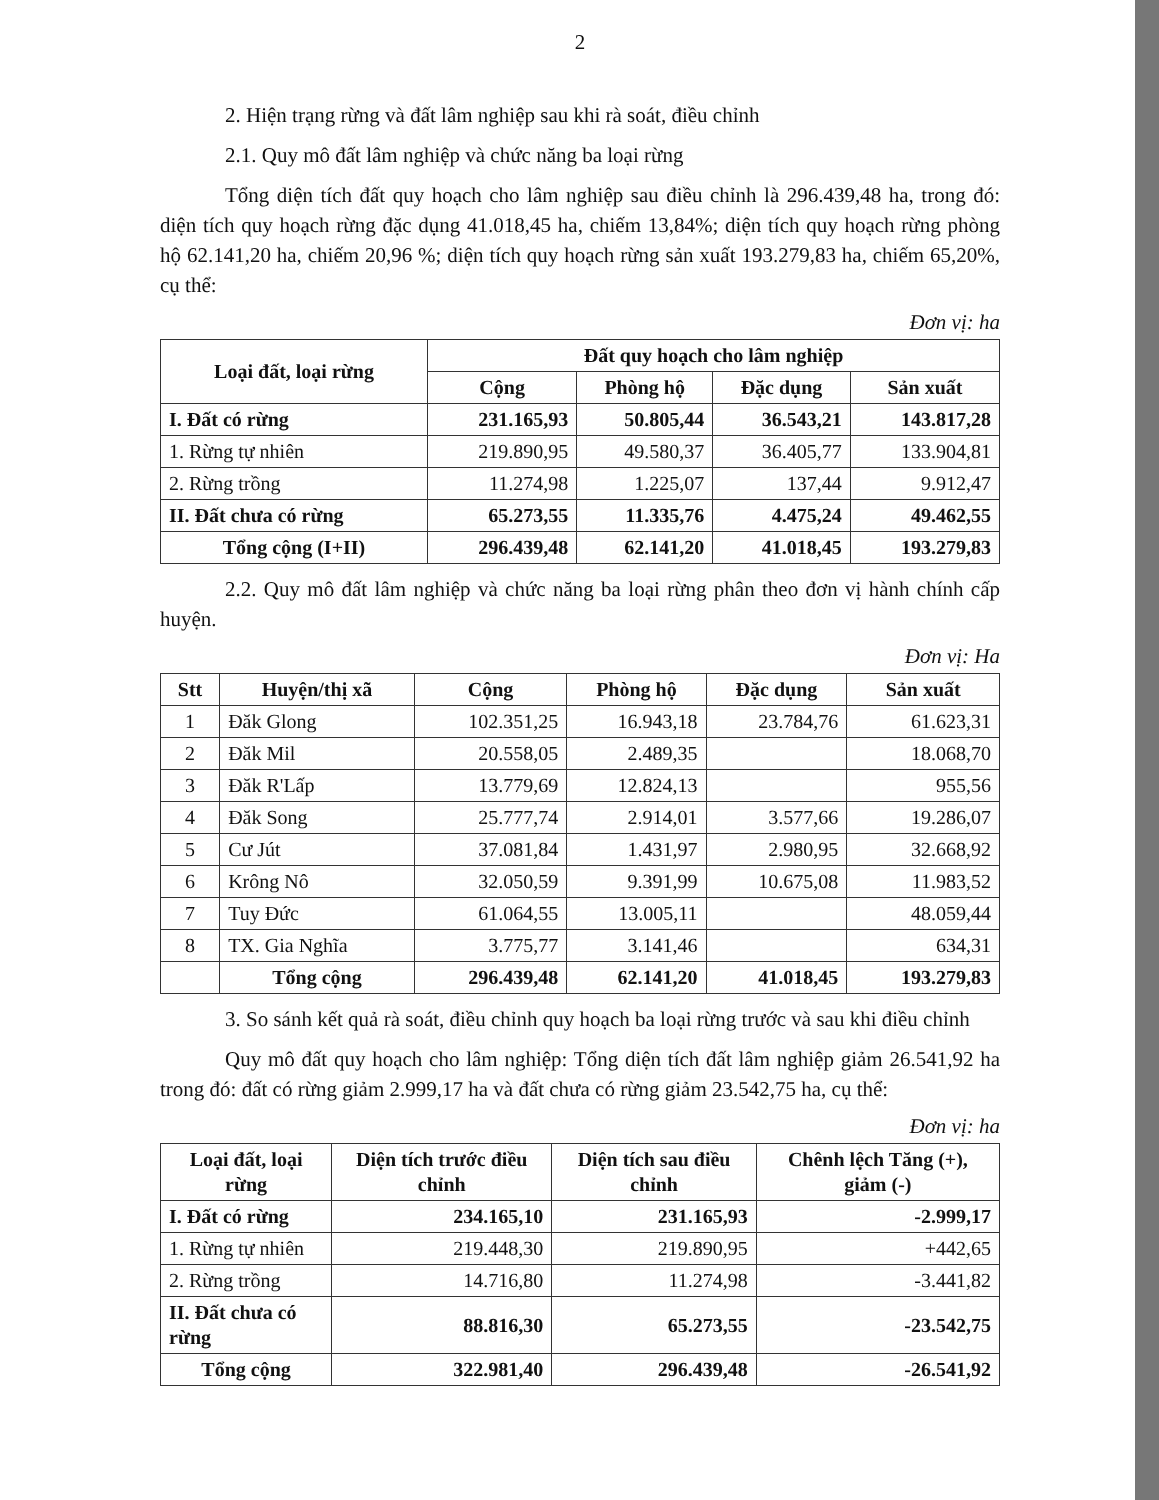2
2. Hiện trạng rừng và đất lâm nghiệp sau khi rà soát, điều chỉnh
2.1. Quy mô đất lâm nghiệp và chức năng ba loại rừng
Tổng diện tích đất quy hoạch cho lâm nghiệp sau điều chỉnh là 296.439,48 ha, trong đó: diện tích quy hoạch rừng đặc dụng 41.018,45 ha, chiếm 13,84%; diện tích quy hoạch rừng phòng hộ 62.141,20 ha, chiếm 20,96 %; diện tích quy hoạch rừng sản xuất 193.279,83 ha, chiếm 65,20%, cụ thể:
Đơn vị: ha
| Loại đất, loại rừng | Đất quy hoạch cho lâm nghiệp | | | |
| --- | --- | --- | --- | --- |
| | Cộng | Phòng hộ | Đặc dụng | Sản xuất |
| I. Đất có rừng | 231.165,93 | 50.805,44 | 36.543,21 | 143.817,28 |
| 1. Rừng tự nhiên | 219.890,95 | 49.580,37 | 36.405,77 | 133.904,81 |
| 2. Rừng trồng | 11.274,98 | 1.225,07 | 137,44 | 9.912,47 |
| II. Đất chưa có rừng | 65.273,55 | 11.335,76 | 4.475,24 | 49.462,55 |
| Tổng cộng (I+II) | 296.439,48 | 62.141,20 | 41.018,45 | 193.279,83 |
2.2. Quy mô đất lâm nghiệp và chức năng ba loại rừng phân theo đơn vị hành chính cấp huyện.
Đơn vị: Ha
| Stt | Huyện/thị xã | Cộng | Phòng hộ | Đặc dụng | Sản xuất |
| --- | --- | --- | --- | --- | --- |
| 1 | Đăk Glong | 102.351,25 | 16.943,18 | 23.784,76 | 61.623,31 |
| 2 | Đăk Mil | 20.558,05 | 2.489,35 | | 18.068,70 |
| 3 | Đăk R'Lấp | 13.779,69 | 12.824,13 | | 955,56 |
| 4 | Đăk Song | 25.777,74 | 2.914,01 | 3.577,66 | 19.286,07 |
| 5 | Cư Jút | 37.081,84 | 1.431,97 | 2.980,95 | 32.668,92 |
| 6 | Krông Nô | 32.050,59 | 9.391,99 | 10.675,08 | 11.983,52 |
| 7 | Tuy Đức | 61.064,55 | 13.005,11 | | 48.059,44 |
| 8 | TX. Gia Nghĩa | 3.775,77 | 3.141,46 | | 634,31 |
| | Tổng cộng | 296.439,48 | 62.141,20 | 41.018,45 | 193.279,83 |
3. So sánh kết quả rà soát, điều chỉnh quy hoạch ba loại rừng trước và sau khi điều chỉnh
Quy mô đất quy hoạch cho lâm nghiệp: Tổng diện tích đất lâm nghiệp giảm 26.541,92 ha trong đó: đất có rừng giảm 2.999,17 ha và đất chưa có rừng giảm 23.542,75 ha, cụ thể:
Đơn vị: ha
| Loại đất, loại rừng | Diện tích trước điều chỉnh | Diện tích sau điều chỉnh | Chênh lệch Tăng (+), giảm (-) |
| --- | --- | --- | --- |
| I. Đất có rừng | 234.165,10 | 231.165,93 | -2.999,17 |
| 1. Rừng tự nhiên | 219.448,30 | 219.890,95 | +442,65 |
| 2. Rừng trồng | 14.716,80 | 11.274,98 | -3.441,82 |
| II. Đất chưa có rừng | 88.816,30 | 65.273,55 | -23.542,75 |
| Tổng cộng | 322.981,40 | 296.439,48 | -26.541,92 |